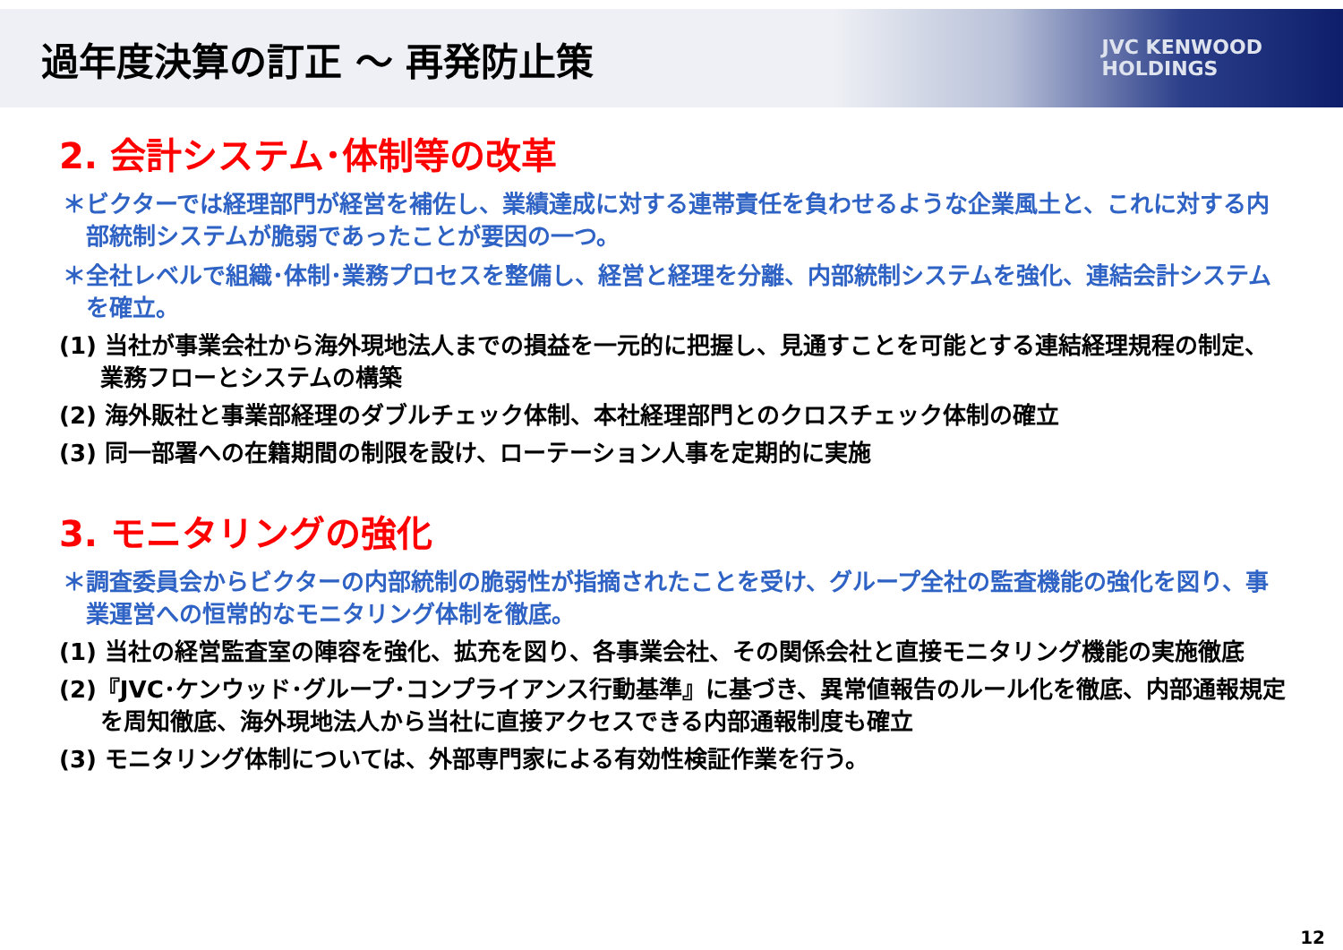過年度決算の訂正 ～ 再発防止策
JVC KENWOOD
HOLDINGS
2. 会計システム･体制等の改革
＊ビクターでは経理部門が経営を補佐し、業績達成に対する連帯責任を負わせるような企業風土と、これに対する内部統制システムが脆弱であったことが要因の一つ。
＊全社レベルで組織･体制･業務プロセスを整備し、経営と経理を分離、内部統制システムを強化、連結会計システムを確立。
(1) 当社が事業会社から海外現地法人までの損益を一元的に把握し、見通すことを可能とする連結経理規程の制定、業務フローとシステムの構築
(2) 海外販社と事業部経理のダブルチェック体制、本社経理部門とのクロスチェック体制の確立
(3) 同一部署への在籍期間の制限を設け、ローテーション人事を定期的に実施
3. モニタリングの強化
＊調査委員会からビクターの内部統制の脆弱性が指摘されたことを受け、グループ全社の監査機能の強化を図り、事業運営への恒常的なモニタリング体制を徹底。
(1) 当社の経営監査室の陣容を強化、拡充を図り、各事業会社、その関係会社と直接モニタリング機能の実施徹底
(2)『JVC･ケンウッド･グループ･コンプライアンス行動基準』に基づき、異常値報告のルール化を徹底、内部通報規定を周知徹底、海外現地法人から当社に直接アクセスできる内部通報制度も確立
(3) モニタリング体制については、外部専門家による有効性検証作業を行う。
12